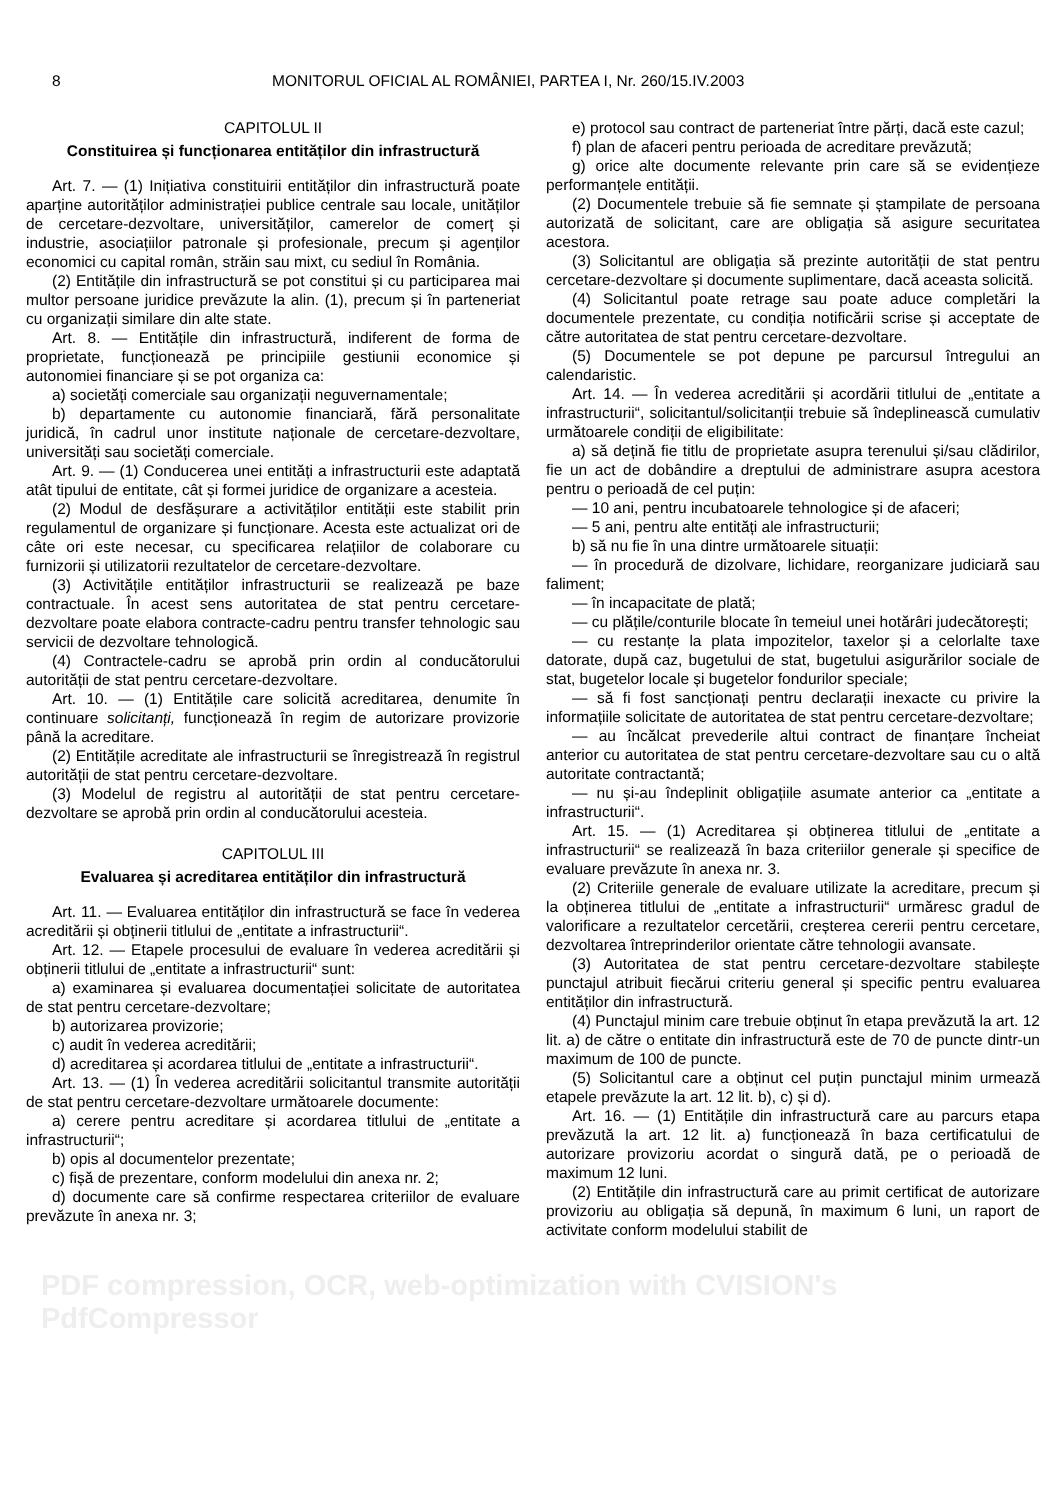8 MONITORUL OFICIAL AL ROMÂNIEI, PARTEA I, Nr. 260/15.IV.2003
CAPITOLUL II
Constituirea și funcționarea entităților din infrastructură
Art. 7. — (1) Inițiativa constituirii entităților din infrastructură poate aparține autorităților administrației publice centrale sau locale, unităților de cercetare-dezvoltare, universităților, camerelor de comerț și industrie, asociațiilor patronale și profesionale, precum și agenților economici cu capital român, străin sau mixt, cu sediul în România.
(2) Entitățile din infrastructură se pot constitui și cu participarea mai multor persoane juridice prevăzute la alin. (1), precum și în parteneriat cu organizații similare din alte state.
Art. 8. — Entitățile din infrastructură, indiferent de forma de proprietate, funcționează pe principiile gestiunii economice și autonomiei financiare și se pot organiza ca:
a) societăți comerciale sau organizații neguvernamentale;
b) departamente cu autonomie financiară, fără personalitate juridică, în cadrul unor institute naționale de cercetare-dezvoltare, universități sau societăți comerciale.
Art. 9. — (1) Conducerea unei entități a infrastructurii este adaptată atât tipului de entitate, cât și formei juridice de organizare a acesteia.
(2) Modul de desfășurare a activităților entității este stabilit prin regulamentul de organizare și funcționare. Acesta este actualizat ori de câte ori este necesar, cu specificarea relațiilor de colaborare cu furnizorii și utilizatorii rezultatelor de cercetare-dezvoltare.
(3) Activitățile entităților infrastructurii se realizează pe baze contractuale. În acest sens autoritatea de stat pentru cercetare-dezvoltare poate elabora contracte-cadru pentru transfer tehnologic sau servicii de dezvoltare tehnologică.
(4) Contractele-cadru se aprobă prin ordin al conducătorului autorității de stat pentru cercetare-dezvoltare.
Art. 10. — (1) Entitățile care solicită acreditarea, denumite în continuare solicitanți, funcționează în regim de autorizare provizorie până la acreditare.
(2) Entitățile acreditate ale infrastructurii se înregistrează în registrul autorității de stat pentru cercetare-dezvoltare.
(3) Modelul de registru al autorității de stat pentru cercetare-dezvoltare se aprobă prin ordin al conducătorului acesteia.
CAPITOLUL III
Evaluarea și acreditarea entităților din infrastructură
Art. 11. — Evaluarea entităților din infrastructură se face în vederea acreditării și obținerii titlului de „entitate a infrastructurii“.
Art. 12. — Etapele procesului de evaluare în vederea acreditării și obținerii titlului de „entitate a infrastructurii“ sunt:
a) examinarea și evaluarea documentației solicitate de autoritatea de stat pentru cercetare-dezvoltare;
b) autorizarea provizorie;
c) audit în vederea acreditării;
d) acreditarea și acordarea titlului de „entitate a infrastructurii“.
Art. 13. — (1) În vederea acreditării solicitantul transmite autorității de stat pentru cercetare-dezvoltare următoarele documente:
a) cerere pentru acreditare și acordarea titlului de „entitate a infrastructurii“;
b) opis al documentelor prezentate;
c) fișă de prezentare, conform modelului din anexa nr. 2;
d) documente care să confirme respectarea criteriilor de evaluare prevăzute în anexa nr. 3;
e) protocol sau contract de parteneriat între părți, dacă este cazul;
f) plan de afaceri pentru perioada de acreditare prevăzută;
g) orice alte documente relevante prin care să se evidențieze performanțele entității.
(2) Documentele trebuie să fie semnate și ștampilate de persoana autorizată de solicitant, care are obligația să asigure securitatea acestora.
(3) Solicitantul are obligația să prezinte autorității de stat pentru cercetare-dezvoltare și documente suplimentare, dacă aceasta solicită.
(4) Solicitantul poate retrage sau poate aduce completări la documentele prezentate, cu condiția notificării scrise și acceptate de către autoritatea de stat pentru cercetare-dezvoltare.
(5) Documentele se pot depune pe parcursul întregului an calendaristic.
Art. 14. — În vederea acreditării și acordării titlului de „entitate a infrastructurii“, solicitantul/solicitanții trebuie să îndeplinească cumulativ următoarele condiții de eligibilitate:
a) să dețină fie titlu de proprietate asupra terenului și/sau clădirilor, fie un act de dobândire a dreptului de administrare asupra acestora pentru o perioadă de cel puțin:
— 10 ani, pentru incubatoarele tehnologice și de afaceri;
— 5 ani, pentru alte entități ale infrastructurii;
b) să nu fie în una dintre următoarele situații:
— în procedură de dizolvare, lichidare, reorganizare judiciară sau faliment;
— în incapacitate de plată;
— cu plățile/conturile blocate în temeiul unei hotărâri judecătorești;
— cu restanțe la plata impozitelor, taxelor și a celorlalte taxe datorate, după caz, bugetului de stat, bugetului asigurărilor sociale de stat, bugetelor locale și bugetelor fondurilor speciale;
— să fi fost sancționați pentru declarații inexacte cu privire la informațiile solicitate de autoritatea de stat pentru cercetare-dezvoltare;
— au încălcat prevederile altui contract de finanțare încheiat anterior cu autoritatea de stat pentru cercetare-dezvoltare sau cu o altă autoritate contractantă;
— nu și-au îndeplinit obligațiile asumate anterior ca „entitate a infrastructurii“.
Art. 15. — (1) Acreditarea și obținerea titlului de „entitate a infrastructurii“ se realizează în baza criteriilor generale și specifice de evaluare prevăzute în anexa nr. 3.
(2) Criteriile generale de evaluare utilizate la acreditare, precum și la obținerea titlului de „entitate a infrastructurii“ urmăresc gradul de valorificare a rezultatelor cercetării, creșterea cererii pentru cercetare, dezvoltarea întreprinderilor orientate către tehnologii avansate.
(3) Autoritatea de stat pentru cercetare-dezvoltare stabilește punctajul atribuit fiecărui criteriu general și specific pentru evaluarea entităților din infrastructură.
(4) Punctajul minim care trebuie obținut în etapa prevăzută la art. 12 lit. a) de către o entitate din infrastructură este de 70 de puncte dintr-un maximum de 100 de puncte.
(5) Solicitantul care a obținut cel puțin punctajul minim urmează etapele prevăzute la art. 12 lit. b), c) și d).
Art. 16. — (1) Entitățile din infrastructură care au parcurs etapa prevăzută la art. 12 lit. a) funcționează în baza certificatului de autorizare provizoriu acordat o singură dată, pe o perioadă de maximum 12 luni.
(2) Entitățile din infrastructură care au primit certificat de autorizare provizoriu au obligația să depună, în maximum 6 luni, un raport de activitate conform modelului stabilit de
PDF compression, OCR, web-optimization with CVISION's PdfCompressor